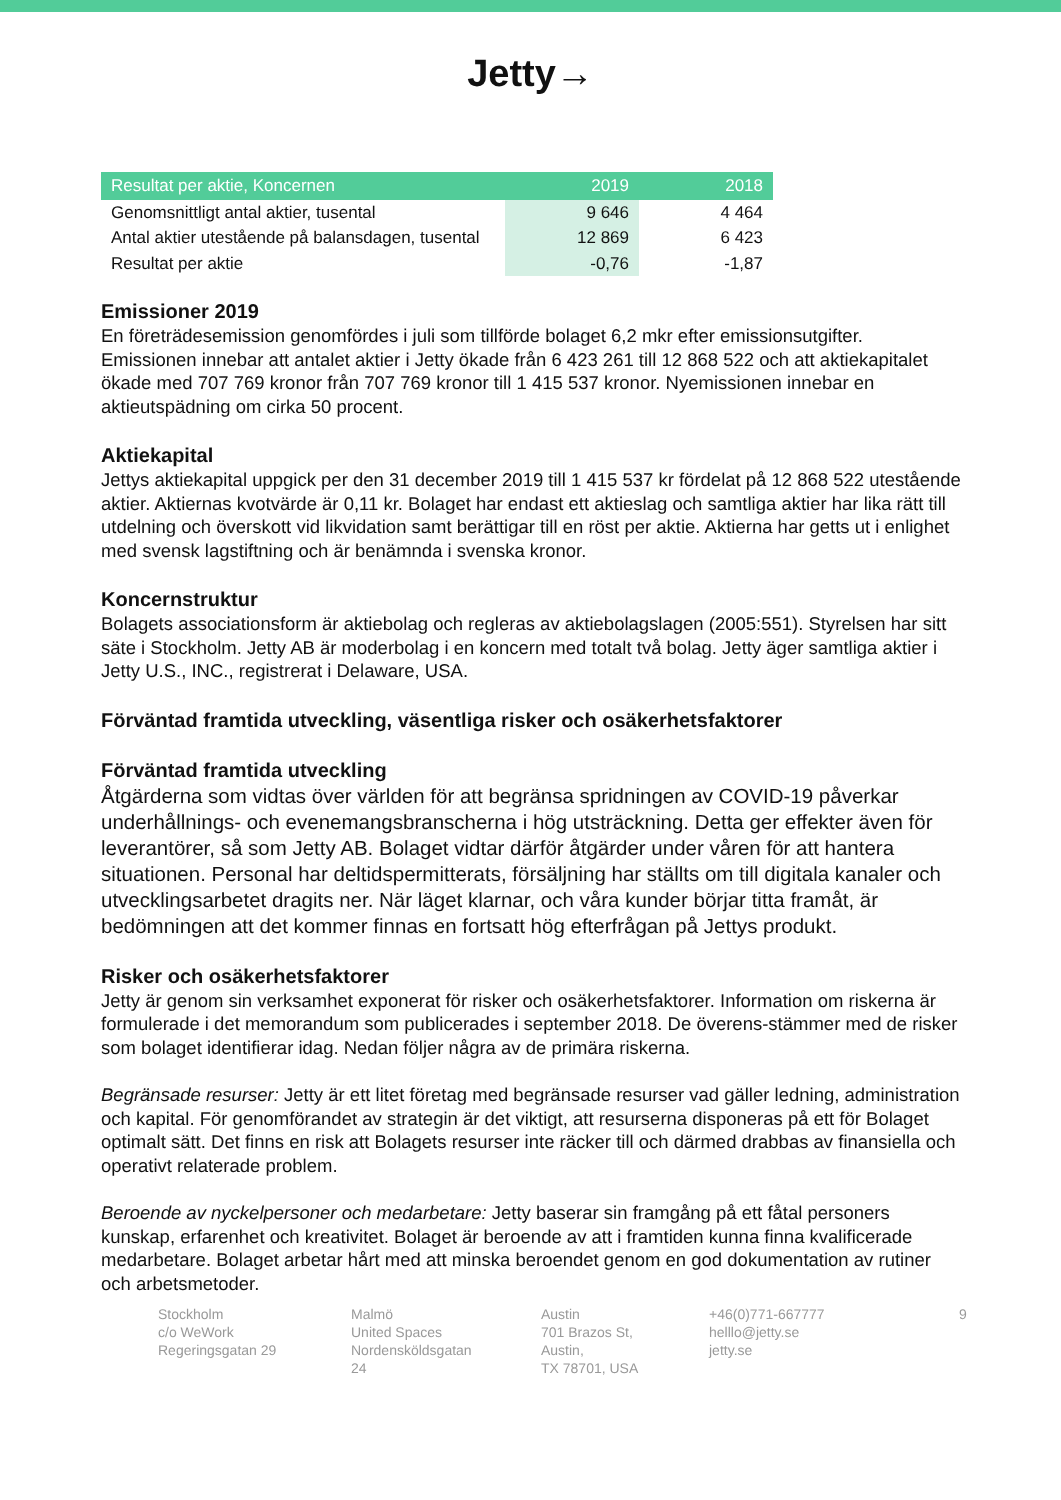Jetty→
| Resultat per aktie, Koncernen | 2019 | 2018 |
| --- | --- | --- |
| Genomsnittligt antal aktier, tusental | 9 646 | 4 464 |
| Antal aktier utestående på balansdagen, tusental | 12 869 | 6 423 |
| Resultat per aktie | -0,76 | -1,87 |
Emissioner 2019
En företrädesemission genomfördes i juli som tillförde bolaget 6,2 mkr efter emissionsutgifter. Emissionen innebar att antalet aktier i Jetty ökade från 6 423 261 till 12 868 522 och att aktiekapitalet ökade med 707 769 kronor från 707 769 kronor till 1 415 537 kronor. Nyemissionen innebar en aktieutspädning om cirka 50 procent.
Aktiekapital
Jettys aktiekapital uppgick per den 31 december 2019 till 1 415 537 kr fördelat på 12 868 522 utestående aktier. Aktiernas kvotvärde är 0,11 kr. Bolaget har endast ett aktieslag och samtliga aktier har lika rätt till utdelning och överskott vid likvidation samt berättigar till en röst per aktie. Aktierna har getts ut i enlighet med svensk lagstiftning och är benämnda i svenska kronor.
Koncernstruktur
Bolagets associationsform är aktiebolag och regleras av aktiebolagslagen (2005:551). Styrelsen har sitt säte i Stockholm. Jetty AB är moderbolag i en koncern med totalt två bolag. Jetty äger samtliga aktier i Jetty U.S., INC., registrerat i Delaware, USA.
Förväntad framtida utveckling, väsentliga risker och osäkerhetsfaktorer
Förväntad framtida utveckling
Åtgärderna som vidtas över världen för att begränsa spridningen av COVID-19 påverkar underhållnings- och evenemangsbranscherna i hög utsträckning. Detta ger effekter även för leverantörer, så som Jetty AB. Bolaget vidtar därför åtgärder under våren för att hantera situationen. Personal har deltidspermitterats, försäljning har ställts om till digitala kanaler och utvecklingsarbetet dragits ner. När läget klarnar, och våra kunder börjar titta framåt, är bedömningen att det kommer finnas en fortsatt hög efterfrågan på Jettys produkt.
Risker och osäkerhetsfaktorer
Jetty är genom sin verksamhet exponerat för risker och osäkerhetsfaktorer. Information om riskerna är formulerade i det memorandum som publicerades i september 2018. De överens-stämmer med de risker som bolaget identifierar idag. Nedan följer några av de primära riskerna.
Begränsade resurser: Jetty är ett litet företag med begränsade resurser vad gäller ledning, administration och kapital. För genomförandet av strategin är det viktigt, att resurserna disponeras på ett för Bolaget optimalt sätt. Det finns en risk att Bolagets resurser inte räcker till och därmed drabbas av finansiella och operativt relaterade problem.
Beroende av nyckelpersoner och medarbetare: Jetty baserar sin framgång på ett fåtal personers kunskap, erfarenhet och kreativitet. Bolaget är beroende av att i framtiden kunna finna kvalificerade medarbetare. Bolaget arbetar hårt med att minska beroendet genom en god dokumentation av rutiner och arbetsmetoder.
Stockholm
c/o WeWork
Regeringsgatan 29
Malmö
United Spaces
Nordensköldsgatan 24
Austin
701 Brazos St, Austin,
TX 78701, USA
+46(0)771-667777
helllo@jetty.se
jetty.se
9